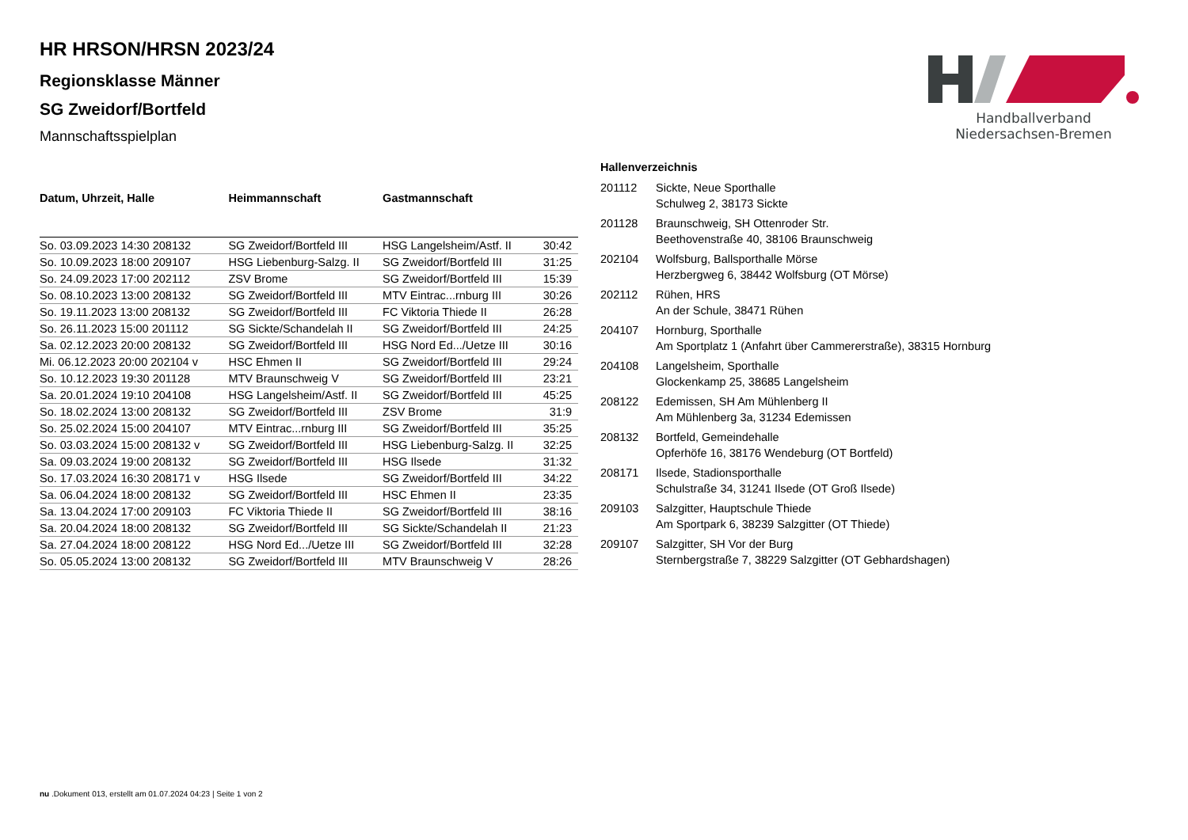Handballverband Niedersachsen-Bremen
HR HRSON/HRSN 2023/24
Regionsklasse Männer
SG Zweidorf/Bortfeld
Mannschaftsspielplan
| Datum, Uhrzeit, Halle | Heimmannschaft | Gastmannschaft | |
| --- | --- | --- | --- |
| So. 03.09.2023 14:30 208132 | SG Zweidorf/Bortfeld III | HSG Langelsheim/Astf. II | 30:42 |
| So. 10.09.2023 18:00 209107 | HSG Liebenburg-Salzg. II | SG Zweidorf/Bortfeld III | 31:25 |
| So. 24.09.2023 17:00 202112 | ZSV Brome | SG Zweidorf/Bortfeld III | 15:39 |
| So. 08.10.2023 13:00 208132 | SG Zweidorf/Bortfeld III | MTV Eintrac...rnburg III | 30:26 |
| So. 19.11.2023 13:00 208132 | SG Zweidorf/Bortfeld III | FC Viktoria Thiede II | 26:28 |
| So. 26.11.2023 15:00 201112 | SG Sickte/Schandelah II | SG Zweidorf/Bortfeld III | 24:25 |
| Sa. 02.12.2023 20:00 208132 | SG Zweidorf/Bortfeld III | HSG Nord Ed.../Uetze III | 30:16 |
| Mi. 06.12.2023 20:00 202104 v | HSC Ehmen II | SG Zweidorf/Bortfeld III | 29:24 |
| So. 10.12.2023 19:30 201128 | MTV Braunschweig V | SG Zweidorf/Bortfeld III | 23:21 |
| Sa. 20.01.2024 19:10 204108 | HSG Langelsheim/Astf. II | SG Zweidorf/Bortfeld III | 45:25 |
| So. 18.02.2024 13:00 208132 | SG Zweidorf/Bortfeld III | ZSV Brome | 31:9 |
| So. 25.02.2024 15:00 204107 | MTV Eintrac...rnburg III | SG Zweidorf/Bortfeld III | 35:25 |
| So. 03.03.2024 15:00 208132 v | SG Zweidorf/Bortfeld III | HSG Liebenburg-Salzg. II | 32:25 |
| Sa. 09.03.2024 19:00 208132 | SG Zweidorf/Bortfeld III | HSG Ilsede | 31:32 |
| So. 17.03.2024 16:30 208171 v | HSG Ilsede | SG Zweidorf/Bortfeld III | 34:22 |
| Sa. 06.04.2024 18:00 208132 | SG Zweidorf/Bortfeld III | HSC Ehmen II | 23:35 |
| Sa. 13.04.2024 17:00 209103 | FC Viktoria Thiede II | SG Zweidorf/Bortfeld III | 38:16 |
| Sa. 20.04.2024 18:00 208132 | SG Zweidorf/Bortfeld III | SG Sickte/Schandelah II | 21:23 |
| Sa. 27.04.2024 18:00 208122 | HSG Nord Ed.../Uetze III | SG Zweidorf/Bortfeld III | 32:28 |
| So. 05.05.2024 13:00 208132 | SG Zweidorf/Bortfeld III | MTV Braunschweig V | 28:26 |
| Hallenverzeichnis | |
| --- | --- |
| 201112 | Sickte, Neue Sporthalle Schulweg 2, 38173 Sickte |
| 201128 | Braunschweig, SH Ottenroder Str. Beethovenstraße 40, 38106 Braunschweig |
| 202104 | Wolfsburg, Ballsporthalle Mörse Herzbergweg 6, 38442 Wolfsburg (OT Mörse) |
| 202112 | Rühen, HRS An der Schule, 38471 Rühen |
| 204107 | Hornburg, Sporthalle Am Sportplatz 1 (Anfahrt über Cammererstraße), 38315 Hornburg |
| 204108 | Langelsheim, Sporthalle Glockenkamp 25, 38685 Langelsheim |
| 208122 | Edemissen, SH Am Mühlenberg II Am Mühlenberg 3a, 31234 Edemissen |
| 208132 | Bortfeld, Gemeindehalle Opferhöfe 16, 38176 Wendeburg (OT Bortfeld) |
| 208171 | Ilsede, Stadionsporthalle Schulstraße 34, 31241 Ilsede (OT Groß Ilsede) |
| 209103 | Salzgitter, Hauptschule Thiede Am Sportpark 6, 38239 Salzgitter (OT Thiede) |
| 209107 | Salzgitter, SH Vor der Burg Sternbergstraße 7, 38229 Salzgitter (OT Gebhardshagen) |
nu .Dokument 013, erstellt am 01.07.2024 04:23 | Seite 1 von 2